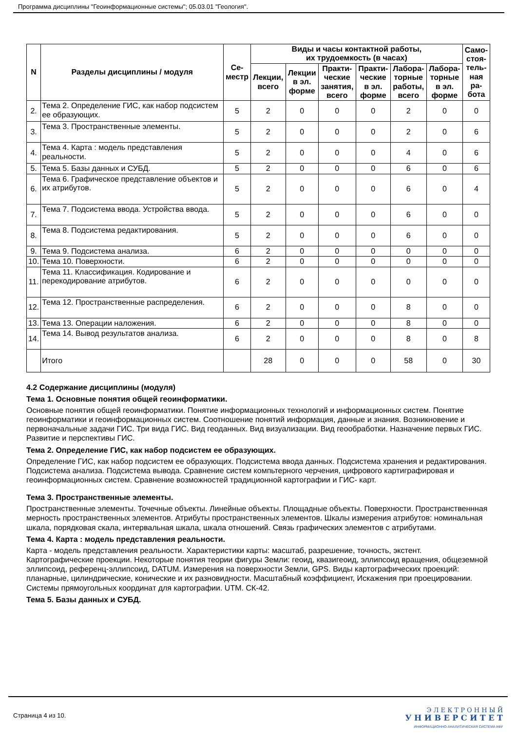Программа дисциплины "Геоинформационные системы"; 05.03.01 "Геология".
| N | Разделы дисциплины / модуля | Се- местр | Виды и часы контактной работы, их трудоемкость (в часах) | | | | | | Само- стоя- тель- ная ра- бота |
| --- | --- | --- | --- | --- | --- | --- | --- | --- | --- |
| | | | Лекции, всего | Лекции в эл. форме | Практи- ческие занятия, всего | Практи- ческие в эл. форме | Лабора- торные работы, всего | Лабора- торные в эл. форме | |
| 2. | Тема 2. Определение ГИС, как набор подсистем ее образующих. | 5 | 2 | 0 | 0 | 0 | 2 | 0 | 0 |
| 3. | Тема 3. Пространственные элементы. | 5 | 2 | 0 | 0 | 0 | 2 | 0 | 6 |
| 4. | Тема 4. Карта : модель представления реальности. | 5 | 2 | 0 | 0 | 0 | 4 | 0 | 6 |
| 5. | Тема 5. Базы данных и СУБД. | 5 | 2 | 0 | 0 | 0 | 6 | 0 | 6 |
| 6. | Тема 6. Графическое представление объектов и их атрибутов. | 5 | 2 | 0 | 0 | 0 | 6 | 0 | 4 |
| 7. | Тема 7. Подсистема ввода. Устройства ввода. | 5 | 2 | 0 | 0 | 0 | 6 | 0 | 0 |
| 8. | Тема 8. Подсистема редактирования. | 5 | 2 | 0 | 0 | 0 | 6 | 0 | 0 |
| 9. | Тема 9. Подсистема анализа. | 6 | 2 | 0 | 0 | 0 | 0 | 0 | 0 |
| 10. | Тема 10. Поверхности. | 6 | 2 | 0 | 0 | 0 | 0 | 0 | 0 |
| 11. | Тема 11. Классификация. Кодирование и перекодирование атрибутов. | 6 | 2 | 0 | 0 | 0 | 0 | 0 | 0 |
| 12. | Тема 12. Пространственные распределения. | 6 | 2 | 0 | 0 | 0 | 8 | 0 | 0 |
| 13. | Тема 13. Операции наложения. | 6 | 2 | 0 | 0 | 0 | 8 | 0 | 0 |
| 14. | Тема 14. Вывод результатов анализа. | 6 | 2 | 0 | 0 | 0 | 8 | 0 | 8 |
| | Итого | | 28 | 0 | 0 | 0 | 58 | 0 | 30 |
4.2 Содержание дисциплины (модуля)
Тема 1. Основные понятия общей геоинформатики.
Основные понятия общей геоинформатики. Понятие информационных технологий и информационных систем. Понятие геоинформатики и геоинформационных систем. Соотношение понятий информация, данные и знания. Возникновение и первоначальные задачи ГИС. Три вида ГИС. Вид геоданных. Вид визуализации. Вид геообработки. Назначение первых ГИС. Развитие и перспективы ГИС.
Тема 2. Определение ГИС, как набор подсистем ее образующих.
Определение ГИС, как набор подсистем ее образующих. Подсистема ввода данных. Подсистема хранения и редактирования. Подсистема анализа. Подсистема вывода. Сравнение систем компьтерного черчения, цифрового картиграфировая и геоинформационных систем. Сравнение возможностей традиционной картографии и ГИС- карт.
Тема 3. Пространственные элементы.
Пространственные элементы. Точечные объекты. Линейные объекты. Площадные объекты. Поверхности. Пространственнная мерность пространственных элементов. Атрибуты пространственных элементов. Шкалы измерения атрибутов: номинальная шкала, порядковая скала, интервальная шкала, шкала отношений. Связь графических элементов с атрибутами.
Тема 4. Карта : модель представления реальности.
Карта - модель представления реальности. Характеристики карты: масштаб, разрешение, точность, экстент. Картографические проекции. Некоторые понятия теории фигуры Земли: геоид, квазигеоид, эллипсоид вращения, общеземной эллипсоид, референц-эллипсоид, DATUM. Измерения на поверхности Земли, GPS. Виды картографических проекций: планарные, цилиндрические, конические и их разновидности. Масштабный коэффициент, Искажения при проецировании. Системы прямоугольных координат для картографии. UTM. СК-42.
Тема 5. Базы данных и СУБД.
Страница 4 из 10.
Э Л Е К Т Р О Н Н Ы Й
У Н И В Е Р С И Т Е Т
ИНФОРМАЦИОННО-АНАЛИТИЧЕСКАЯ СИСТЕМА КФУ